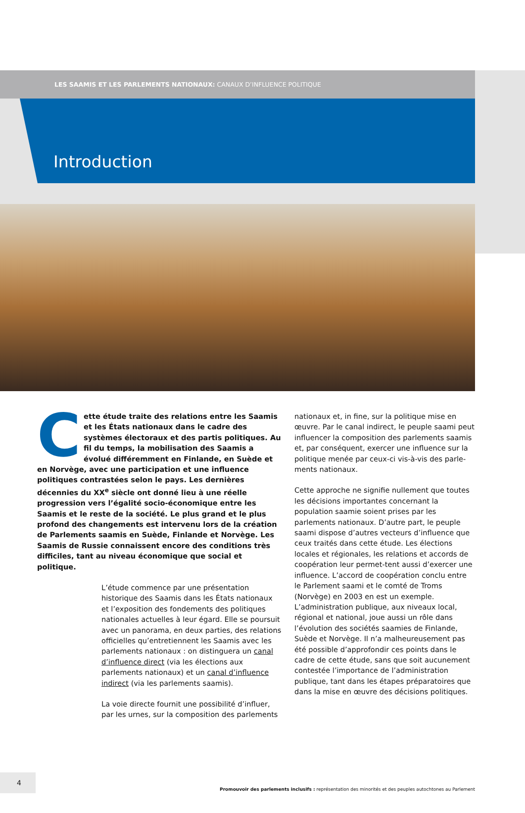LES SAAMIS ET LES PARLEMENTS NATIONAUX: CANAUX D’INFLUENCE POLITIQUE
Introduction
Cette étude traite des relations entre les Saamis et les États nationaux dans le cadre des systèmes électoraux et des partis politiques. Au fil du temps, la mobilisation des Saamis a évolué différemment en Finlande, en Suède et en Norvège, avec une participation et une influence politiques contrastées selon le pays. Les dernières décennies du XX<sup>e</sup> siècle ont donné lieu à une réelle progression vers l’égalité socio-économique entre les Saamis et le reste de la société. Le plus grand et le plus profond des changements est intervenu lors de la création de Parlements saamis en Suède, Finlande et Norvège. Les Saamis de Russie connaissent encore des conditions très difficiles, tant au niveau économique que social et politique.
L’étude commence par une présentation historique des Saamis dans les États nationaux et l’exposition des fondements des politiques nationales actuelles à leur égard. Elle se poursuit avec un panorama, en deux parties, des relations officielles qu’entretiennent les Saamis avec les parlements nationaux : on distinguera un canal d’influence direct (via les élections aux parlements nationaux) et un canal d’influence indirect (via les parlements saamis).
La voie directe fournit une possibilité d’influer, par les urnes, sur la composition des parlements
nationaux et, in fine, sur la politique mise en œuvre. Par le canal indirect, le peuple saami peut influencer la composition des parlements saamis et, par conséquent, exercer une influence sur la politique menée par ceux-ci vis-à-vis des parle-ments nationaux.
Cette approche ne signifie nullement que toutes les décisions importantes concernant la population saamie soient prises par les parlements nationaux. D’autre part, le peuple saami dispose d’autres vecteurs d’influence que ceux traités dans cette étude. Les élections locales et régionales, les relations et accords de coopération leur permet-tent aussi d’exercer une influence. L’accord de coopération conclu entre le Parlement saami et le comté de Troms (Norvège) en 2003 en est un exemple. L’administration publique, aux niveaux local, régional et national, joue aussi un rôle dans l’évolution des sociétés saamies de Finlande, Suède et Norvège. Il n’a malheureusement pas été possible d’approfondir ces points dans le cadre de cette étude, sans que soit aucunement contestée l’importance de l’administration publique, tant dans les étapes préparatoires que dans la mise en œuvre des décisions politiques.
4
Promouvoir des parlements inclusifs : représentation des minorités et des peuples autochtones au Parlement